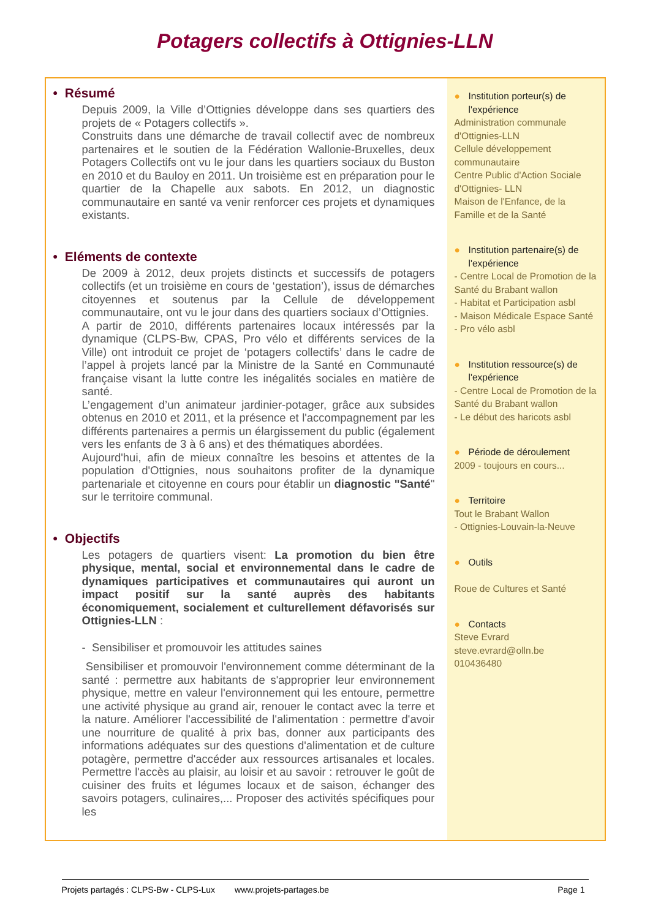Potagers collectifs à Ottignies-LLN
• Résumé
Depuis 2009, la Ville d’Ottignies développe dans ses quartiers des projets de « Potagers collectifs ».
Construits dans une démarche de travail collectif avec de nombreux partenaires et le soutien de la Fédération Wallonie-Bruxelles, deux Potagers Collectifs ont vu le jour dans les quartiers sociaux du Buston en 2010 et du Bauloy en 2011. Un troisième est en préparation pour le quartier de la Chapelle aux sabots. En 2012, un diagnostic communautaire en santé va venir renforcer ces projets et dynamiques existants.
• Eléments de contexte
De 2009 à 2012, deux projets distincts et successifs de potagers collectifs (et un troisième en cours de ‘gestation’), issus de démarches citoyennes et soutenus par la Cellule de développement communautaire, ont vu le jour dans des quartiers sociaux d’Ottignies.
A partir de 2010, différents partenaires locaux intéressés par la dynamique (CLPS-Bw, CPAS, Pro vélo et différents services de la Ville) ont introduit ce projet de ‘potagers collectifs’ dans le cadre de l’appel à projets lancé par la Ministre de la Santé en Communauté française visant la lutte contre les inégalités sociales en matière de santé.
L’engagement d’un animateur jardinier-potager, grâce aux subsides obtenus en 2010 et 2011, et la présence et l'accompagnement par les différents partenaires a permis un élargissement du public (également vers les enfants de 3 à 6 ans) et des thématiques abordées.
Aujourd'hui, afin de mieux connaître les besoins et attentes de la population d'Ottignies, nous souhaitons profiter de la dynamique partenariale et citoyenne en cours pour établir un diagnostic "Santé" sur le territoire communal.
• Objectifs
Les potagers de quartiers visent: La promotion du bien être physique, mental, social et environnemental dans le cadre de dynamiques participatives et communautaires qui auront un impact positif sur la santé auprès des habitants économiquement, socialement et culturellement défavorisés sur Ottignies-LLN :
- Sensibiliser et promouvoir les attitudes saines
Sensibiliser et promouvoir l'environnement comme déterminant de la santé : permettre aux habitants de s'approprier leur environnement physique, mettre en valeur l'environnement qui les entoure, permettre une activité physique au grand air, renouer le contact avec la terre et la nature. Améliorer l'accessibilité de l'alimentation : permettre d'avoir une nourriture de qualité à prix bas, donner aux participants des informations adéquates sur des questions d'alimentation et de culture potagère, permettre d'accéder aux ressources artisanales et locales. Permettre l'accès au plaisir, au loisir et au savoir : retrouver le goût de cuisiner des fruits et légumes locaux et de saison, échanger des savoirs potagers, culinaires,... Proposer des activités spécifiques pour les
● Institution porteur(s) de
l'expérience
Administration communale d'Ottignies-LLN
Cellule développement communautaire
Centre Public d'Action Sociale d'Ottignies- LLN
Maison de l'Enfance, de la Famille et de la Santé
● Institution partenaire(s) de
l'expérience
- Centre Local de Promotion de la Santé du Brabant wallon
- Habitat et Participation asbl
- Maison Médicale Espace Santé
- Pro vélo asbl
● Institution ressource(s) de
l'expérience
- Centre Local de Promotion de la Santé du Brabant wallon
- Le début des haricots asbl
● Période de déroulement
2009 - toujours en cours...
● Territoire
Tout le Brabant Wallon
- Ottignies-Louvain-la-Neuve
● Outils
Roue de Cultures et Santé
● Contacts
Steve Evrard
steve.evrard@olln.be
010436480
Projets partagés : CLPS-Bw - CLPS-Lux www.projets-partages.be Page 1